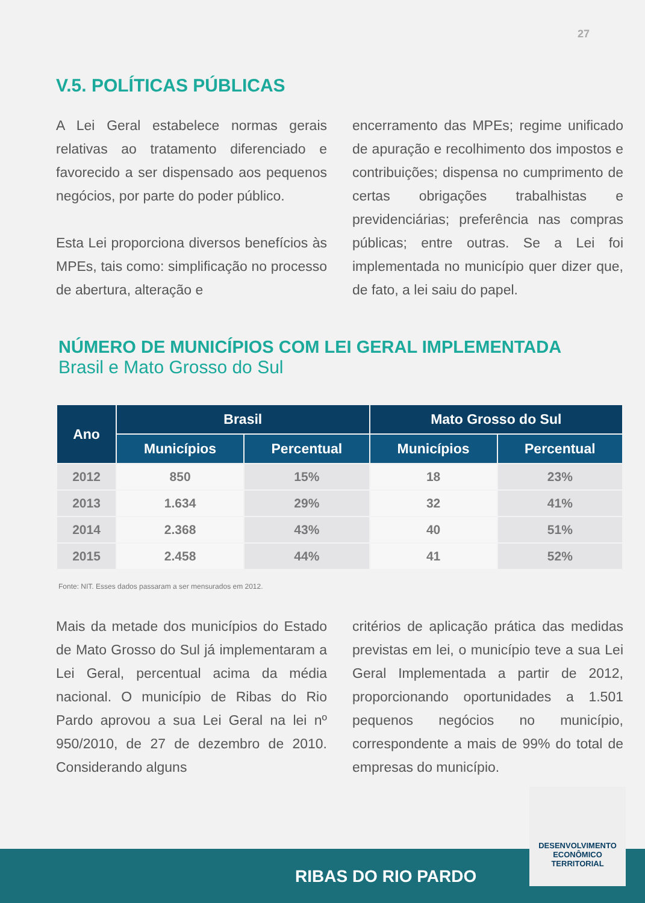27
V.5. POLÍTICAS PÚBLICAS
A Lei Geral estabelece normas gerais relativas ao tratamento diferenciado e favorecido a ser dispensado aos pequenos negócios, por parte do poder público.
Esta Lei proporciona diversos benefícios às MPEs, tais como: simplificação no processo de abertura, alteração e
encerramento das MPEs; regime unificado de apuração e recolhimento dos impostos e contribuições; dispensa no cumprimento de certas obrigações trabalhistas e previdenciárias; preferência nas compras públicas; entre outras. Se a Lei foi implementada no município quer dizer que, de fato, a lei saiu do papel.
NÚMERO DE MUNICÍPIOS COM LEI GERAL IMPLEMENTADA
Brasil e Mato Grosso do Sul
| Ano | Brasil | | Mato Grosso do Sul | |
| --- | --- | --- | --- | --- |
| | Municípios | Percentual | Municípios | Percentual |
| 2012 | 850 | 15% | 18 | 23% |
| 2013 | 1.634 | 29% | 32 | 41% |
| 2014 | 2.368 | 43% | 40 | 51% |
| 2015 | 2.458 | 44% | 41 | 52% |
Fonte: NIT. Esses dados passaram a ser mensurados em 2012.
Mais da metade dos municípios do Estado de Mato Grosso do Sul já implementaram a Lei Geral, percentual acima da média nacional. O município de Ribas do Rio Pardo aprovou a sua Lei Geral na lei nº 950/2010, de 27 de dezembro de 2010. Considerando alguns
critérios de aplicação prática das medidas previstas em lei, o município teve a sua Lei Geral Implementada a partir de 2012, proporcionando oportunidades a 1.501 pequenos negócios no município, correspondente a mais de 99% do total de empresas do município.
RIBAS DO RIO PARDO
DESENVOLVIMENTO
ECONÔMICO
TERRITORIAL